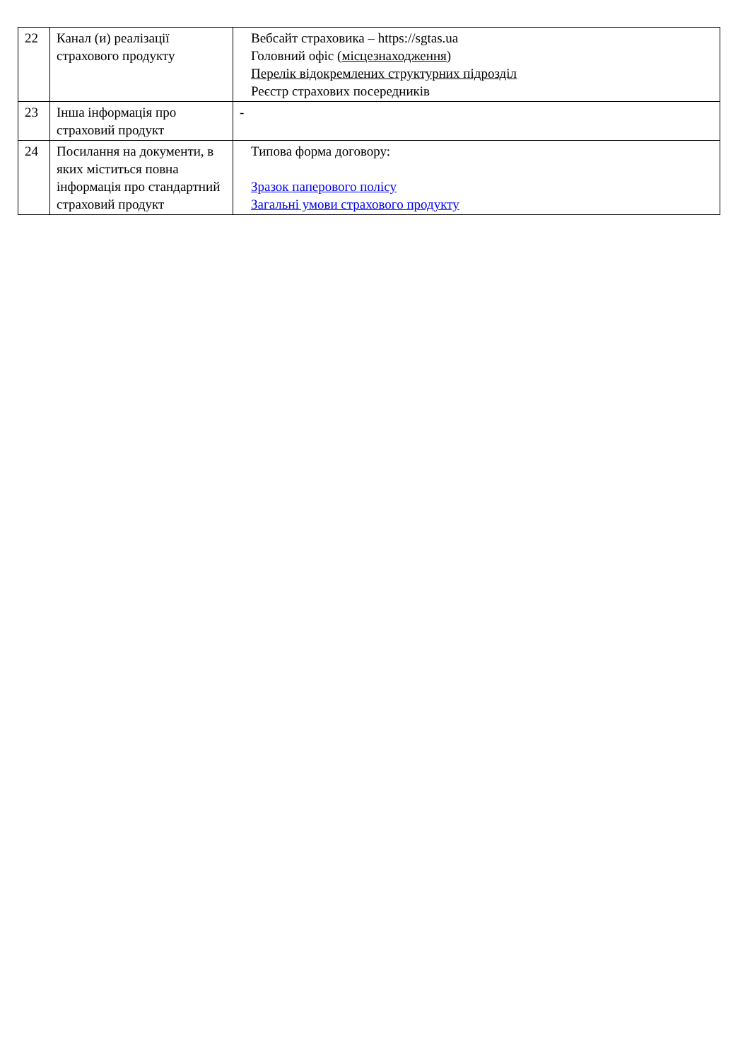| 22 | Канал (и) реалізації страхового продукту | Вебсайт страховика – https://sgtas.ua Головний офіс ( місцезнаходження ) Перелік відокремлених структурних підрозділ Реєстр страхових посередників |
| 23 | Інша інформація про страховий продукт | - |
| 24 | Посилання на документи, в яких міститься повна інформація про стандартний страховий продукт | Типова форма договору: Зразок паперового полісу Загальні умови страхового продукту |